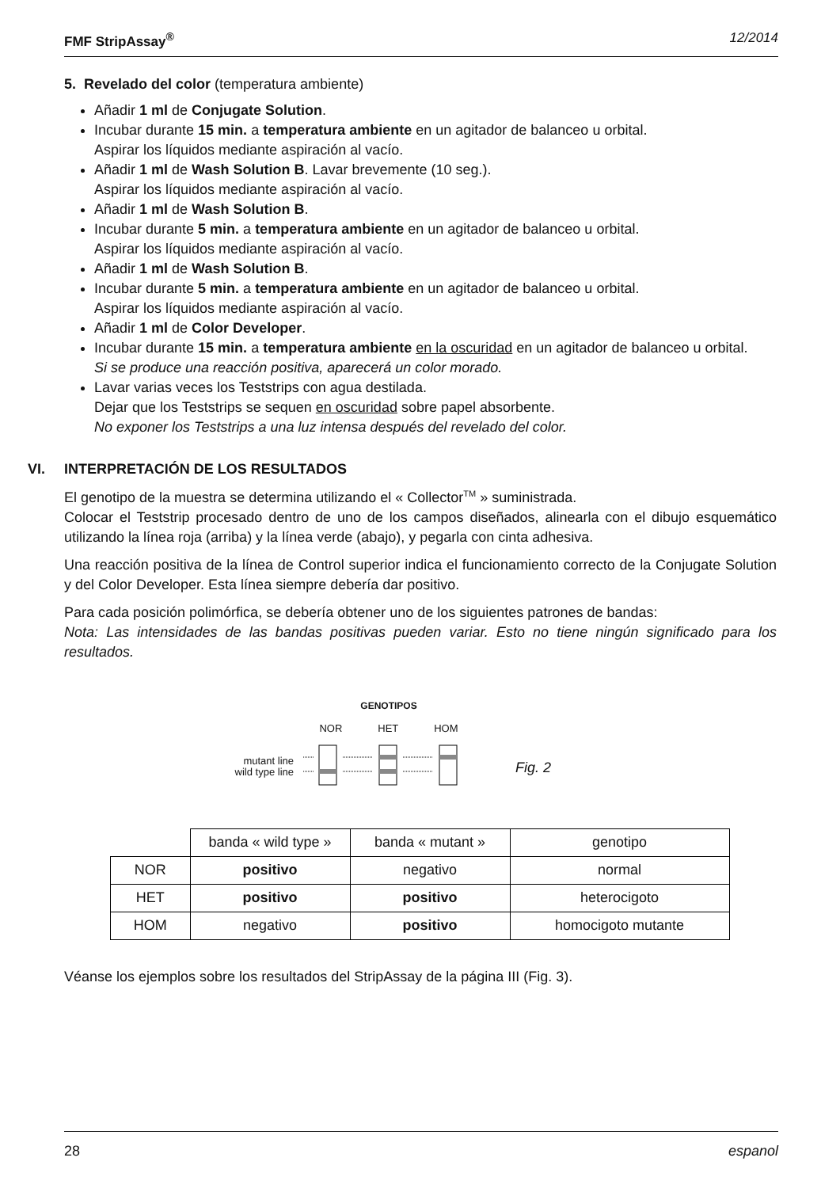FMF StripAssay<sup>®</sup> 12/2014
5. Revelado del color (temperatura ambiente)
Añadir 1 ml de Conjugate Solution.
Incubar durante 15 min. a temperatura ambiente en un agitador de balanceo u orbital.
Aspirar los líquidos mediante aspiración al vacío.
Añadir 1 ml de Wash Solution B. Lavar brevemente (10 seg.).
Aspirar los líquidos mediante aspiración al vacío.
Añadir 1 ml de Wash Solution B.
Incubar durante 5 min. a temperatura ambiente en un agitador de balanceo u orbital.
Aspirar los líquidos mediante aspiración al vacío.
Añadir 1 ml de Wash Solution B.
Incubar durante 5 min. a temperatura ambiente en un agitador de balanceo u orbital.
Aspirar los líquidos mediante aspiración al vacío.
Añadir 1 ml de Color Developer.
Incubar durante 15 min. a temperatura ambiente en la oscuridad en un agitador de balanceo u orbital.
Si se produce una reacción positiva, aparecerá un color morado.
Lavar varias veces los Teststrips con agua destilada.
Dejar que los Teststrips se sequen en oscuridad sobre papel absorbente.
No exponer los Teststrips a una luz intensa después del revelado del color.
VI. INTERPRETACIÓN DE LOS RESULTADOS
El genotipo de la muestra se determina utilizando el « Collector<sup>TM</sup> » suministrada.
Colocar el Teststrip procesado dentro de uno de los campos diseñados, alinearla con el dibujo esquemático utilizando la línea roja (arriba) y la línea verde (abajo), y pegarla con cinta adhesiva.
Una reacción positiva de la línea de Control superior indica el funcionamiento correcto de la Conjugate Solution y del Color Developer. Esta línea siempre debería dar positivo.
Para cada posición polimórfica, se debería obtener uno de los siguientes patrones de bandas:
Nota: Las intensidades de las bandas positivas pueden variar. Esto no tiene ningún significado para los resultados.
mutant line
wild type line
GENOTIPOS
NOR HET HOM
Fig. 2
| | banda « wild type » | banda « mutant » | genotipo |
| --- | --- | --- | --- |
| NOR | positivo | negativo | normal |
| HET | positivo | positivo | heterocigoto |
| HOM | negativo | positivo | homocigoto mutante |
Véanse los ejemplos sobre los resultados del StripAssay de la página III (Fig. 3).
28 espanol